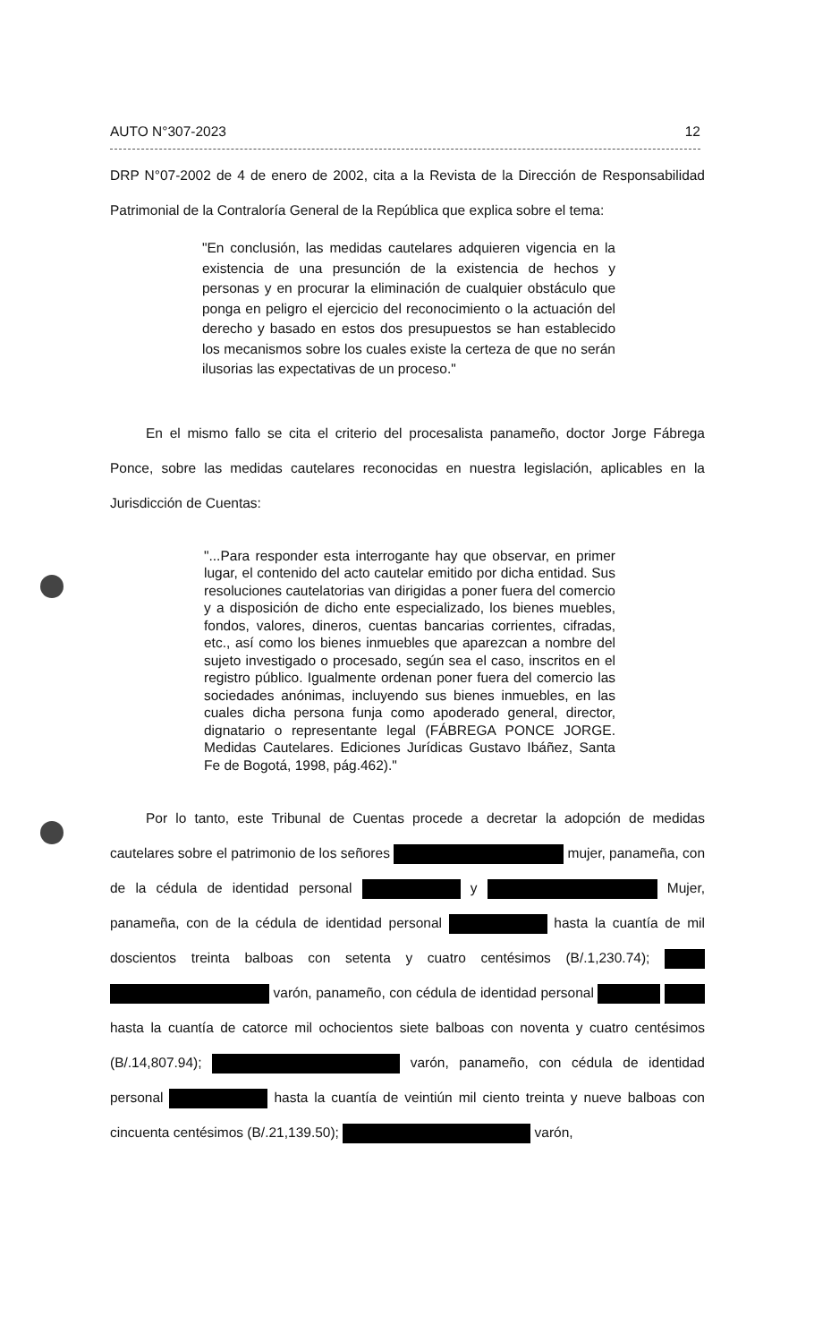AUTO N°307-2023 12
DRP N°07-2002 de 4 de enero de 2002, cita a la Revista de la Dirección de Responsabilidad Patrimonial de la Contraloría General de la República que explica sobre el tema:
"En conclusión, las medidas cautelares adquieren vigencia en la existencia de una presunción de la existencia de hechos y personas y en procurar la eliminación de cualquier obstáculo que ponga en peligro el ejercicio del reconocimiento o la actuación del derecho y basado en estos dos presupuestos se han establecido los mecanismos sobre los cuales existe la certeza de que no serán ilusorias las expectativas de un proceso."
En el mismo fallo se cita el criterio del procesalista panameño, doctor Jorge Fábrega Ponce, sobre las medidas cautelares reconocidas en nuestra legislación, aplicables en la Jurisdicción de Cuentas:
"...Para responder esta interrogante hay que observar, en primer lugar, el contenido del acto cautelar emitido por dicha entidad. Sus resoluciones cautelatorias van dirigidas a poner fuera del comercio y a disposición de dicho ente especializado, los bienes muebles, fondos, valores, dineros, cuentas bancarias corrientes, cifradas, etc., así como los bienes inmuebles que aparezcan a nombre del sujeto investigado o procesado, según sea el caso, inscritos en el registro público. Igualmente ordenan poner fuera del comercio las sociedades anónimas, incluyendo sus bienes inmuebles, en las cuales dicha persona funja como apoderado general, director, dignatario o representante legal (FÁBREGA PONCE JORGE. Medidas Cautelares. Ediciones Jurídicas Gustavo Ibáñez, Santa Fe de Bogotá, 1998, pág.462)."
Por lo tanto, este Tribunal de Cuentas procede a decretar la adopción de medidas cautelares sobre el patrimonio de los señores mujer, panameña, con de la cédula de identidad personal y Mujer, panameña, con de la cédula de identidad personal hasta la cuantía de mil doscientos treinta balboas con setenta y cuatro centésimos (B/.1,230.74); varón, panameño, con cédula de identidad personal hasta la cuantía de catorce mil ochocientos siete balboas con noventa y cuatro centésimos (B/.14,807.94); varón, panameño, con cédula de identidad personal hasta la cuantía de veintiún mil ciento treinta y nueve balboas con cincuenta centésimos (B/.21,139.50); varón,